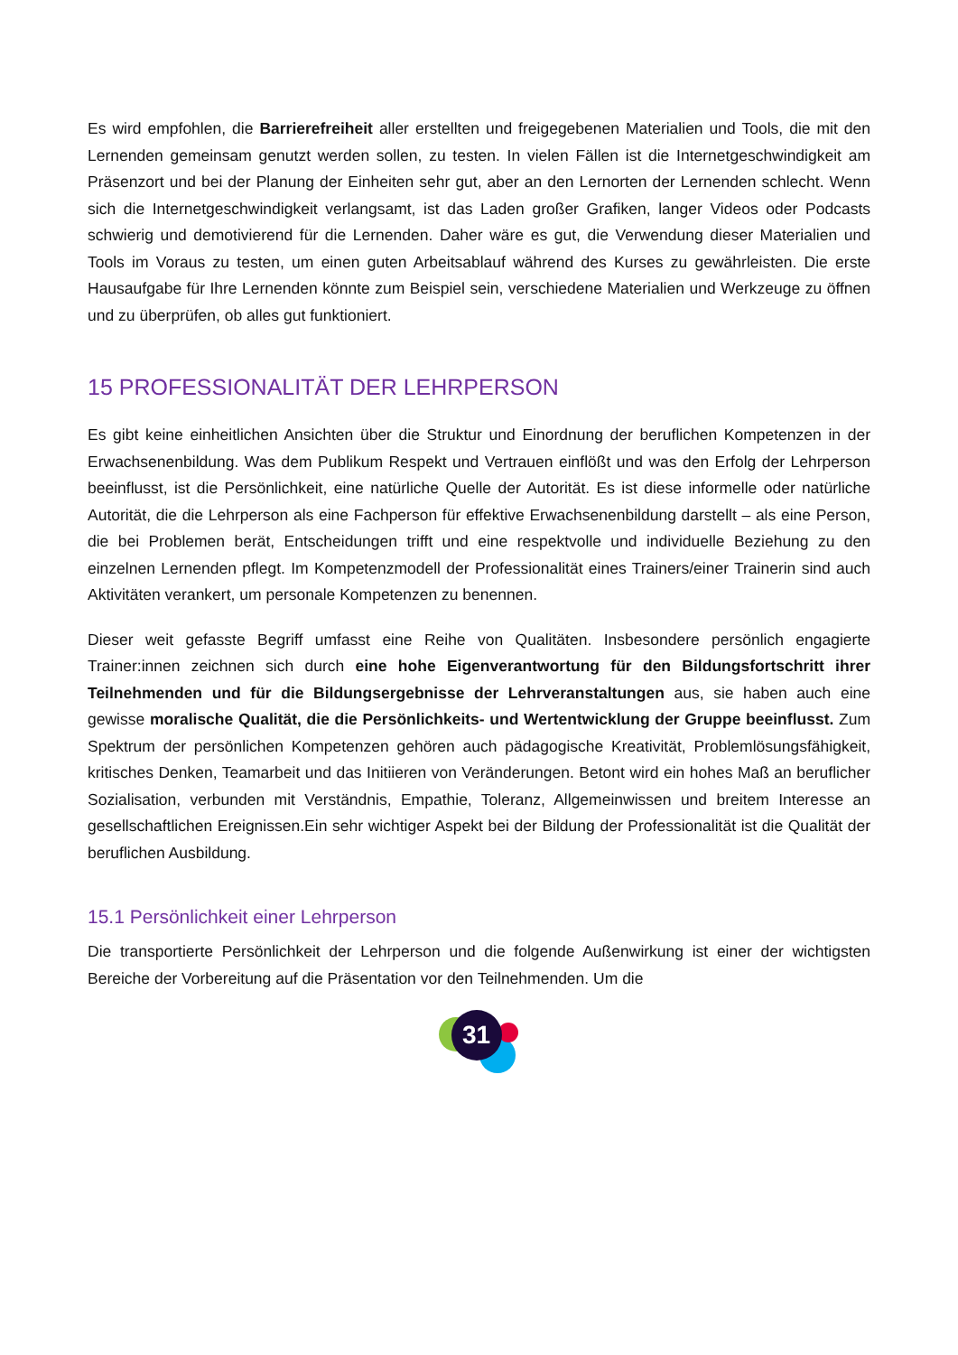Es wird empfohlen, die Barrierefreiheit aller erstellten und freigegebenen Materialien und Tools, die mit den Lernenden gemeinsam genutzt werden sollen, zu testen. In vielen Fällen ist die Internetgeschwindigkeit am Präsenzort und bei der Planung der Einheiten sehr gut, aber an den Lernorten der Lernenden schlecht. Wenn sich die Internetgeschwindigkeit verlangsamt, ist das Laden großer Grafiken, langer Videos oder Podcasts schwierig und demotivierend für die Lernenden. Daher wäre es gut, die Verwendung dieser Materialien und Tools im Voraus zu testen, um einen guten Arbeitsablauf während des Kurses zu gewährleisten. Die erste Hausaufgabe für Ihre Lernenden könnte zum Beispiel sein, verschiedene Materialien und Werkzeuge zu öffnen und zu überprüfen, ob alles gut funktioniert.
15 PROFESSIONALITÄT DER LEHRPERSON
Es gibt keine einheitlichen Ansichten über die Struktur und Einordnung der beruflichen Kompetenzen in der Erwachsenenbildung. Was dem Publikum Respekt und Vertrauen einflößt und was den Erfolg der Lehrperson beeinflusst, ist die Persönlichkeit, eine natürliche Quelle der Autorität. Es ist diese informelle oder natürliche Autorität, die die Lehrperson als eine Fachperson für effektive Erwachsenenbildung darstellt – als eine Person, die bei Problemen berät, Entscheidungen trifft und eine respektvolle und individuelle Beziehung zu den einzelnen Lernenden pflegt. Im Kompetenzmodell der Professionalität eines Trainers/einer Trainerin sind auch Aktivitäten verankert, um personale Kompetenzen zu benennen.
Dieser weit gefasste Begriff umfasst eine Reihe von Qualitäten. Insbesondere persönlich engagierte Trainer:innen zeichnen sich durch eine hohe Eigenverantwortung für den Bildungsfortschritt ihrer Teilnehmenden und für die Bildungsergebnisse der Lehrveranstaltungen aus, sie haben auch eine gewisse moralische Qualität, die die Persönlichkeits- und Wertentwicklung der Gruppe beeinflusst. Zum Spektrum der persönlichen Kompetenzen gehören auch pädagogische Kreativität, Problemlösungsfähigkeit, kritisches Denken, Teamarbeit und das Initiieren von Veränderungen. Betont wird ein hohes Maß an beruflicher Sozialisation, verbunden mit Verständnis, Empathie, Toleranz, Allgemeinwissen und breitem Interesse an gesellschaftlichen Ereignissen.Ein sehr wichtiger Aspekt bei der Bildung der Professionalität ist die Qualität der beruflichen Ausbildung.
15.1 Persönlichkeit einer Lehrperson
Die transportierte Persönlichkeit der Lehrperson und die folgende Außenwirkung ist einer der wichtigsten Bereiche der Vorbereitung auf die Präsentation vor den Teilnehmenden. Um die
31